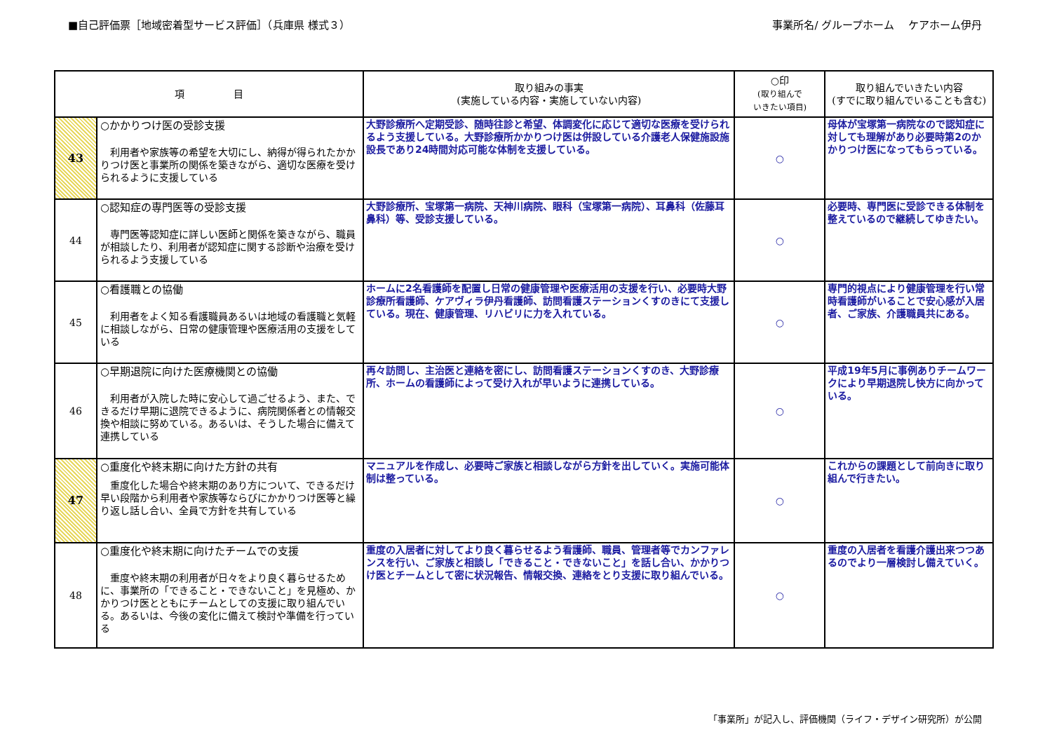■自己評価票［地域密着型サービス評価］（兵庫県 様式３）
事業所名/ グループホーム　 ケアホーム伊丹
| 項 目 | | 取り組みの事実 (実施している内容・実施していない内容) | ○印 (取り組んで いきたい項目) | 取り組んでいきたい内容 (すでに取り組んでいることも含む) |
| --- | --- | --- | --- | --- |
| 43 | ○かかりつけ医の受診支援 利用者や家族等の希望を大切にし、納得が得られたかかりつけ医と事業所の関係を築きながら、適切な医療を受けられるように支援している | 大野診療所へ定期受診、随時往診と希望、体調変化に応じて適切な医療を受けられるよう支援している。大野診療所かかりつけ医は併設している介護老人保健施設施設長であり24時間対応可能な体制を支援している。 | ○ | 母体が宝塚第一病院なので認知症に対しても理解があり必要時第2のかかりつけ医になってもらっている。 |
| 44 | ○認知症の専門医等の受診支援 専門医等認知症に詳しい医師と関係を築きながら、職員が相談したり、利用者が認知症に関する診断や治療を受けられるよう支援している | 大野診療所、宝塚第一病院、天神川病院、眼科（宝塚第一病院）、耳鼻科（佐藤耳鼻科）等、受診支援している。 | ○ | 必要時、専門医に受診できる体制を整えているので継続してゆきたい。 |
| 45 | ○看護職との協働 利用者をよく知る看護職員あるいは地域の看護職と気軽に相談しながら、日常の健康管理や医療活用の支援をしている | ホームに2名看護師を配置し日常の健康管理や医療活用の支援を行い、必要時大野診療所看護師、ケアヴィラ伊丹看護師、訪問看護ステーションくすのきにて支援している。現在、健康管理、リハビリに力を入れている。 | ○ | 専門的視点により健康管理を行い常時看護師がいることで安心感が入居者、ご家族、介護職員共にある。 |
| 46 | ○早期退院に向けた医療機関との協働 利用者が入院した時に安心して過ごせるよう、また、できるだけ早期に退院できるように、病院関係者との情報交換や相談に努めている。あるいは、そうした場合に備えて連携している | 再々訪問し、主治医と連絡を密にし、訪問看護ステーションくすのき、大野診療所、ホームの看護師によって受け入れが早いように連携している。 | ○ | 平成19年5月に事例ありチームワークにより早期退院し快方に向かっている。 |
| 47 | ○重度化や終末期に向けた方針の共有 重度化した場合や終末期のあり方について、できるだけ早い段階から利用者や家族等ならびにかかりつけ医等と繰り返し話し合い、全員で方針を共有している | マニュアルを作成し、必要時ご家族と相談しながら方針を出していく。実施可能体制は整っている。 | ○ | これからの課題として前向きに取り組んで行きたい。 |
| 48 | ○重度化や終末期に向けたチームでの支援 重度や終末期の利用者が日々をより良く暮らせるために、事業所の「できること・できないこと」を見極め、かかりつけ医とともにチームとしての支援に取り組んでいる。あるいは、今後の変化に備えて検討や準備を行っている | 重度の入居者に対してより良く暮らせるよう看護師、職員、管理者等でカンファレンスを行い、ご家族と相談し「できること・できないこと」を話し合い、かかりつけ医とチームとして密に状況報告、情報交換、連絡をとり支援に取り組んでいる。 | ○ | 重度の入居者を看護介護出来つつあるのでより一層検討し備えていく。 |
「事業所」が記入し、評価機関（ライフ・デザイン研究所）が公開